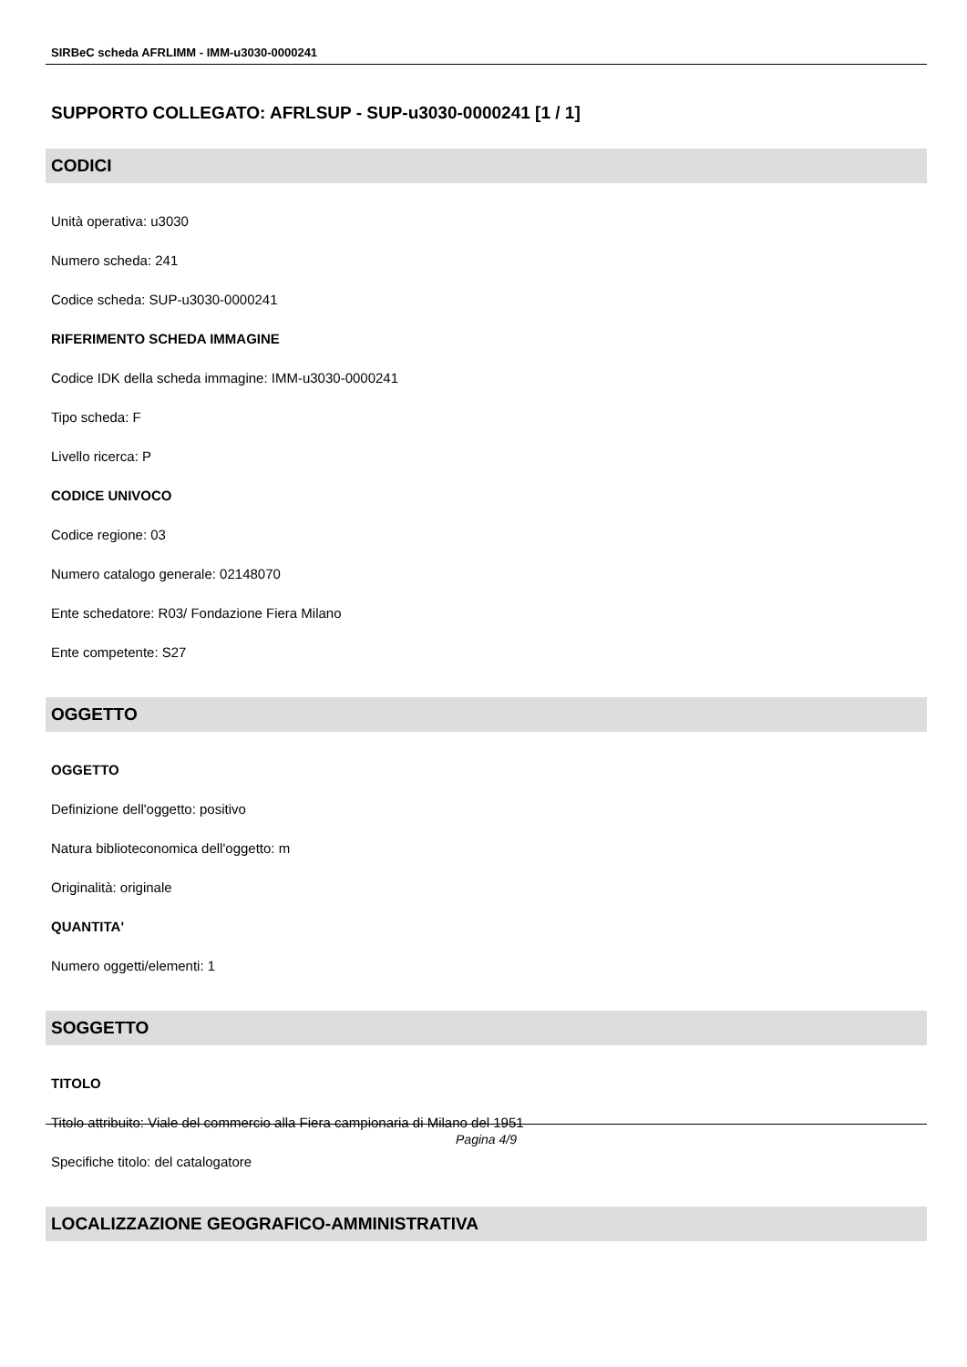SIRBeC scheda AFRLIMM - IMM-u3030-0000241
SUPPORTO COLLEGATO: AFRLSUP - SUP-u3030-0000241 [1 / 1]
CODICI
Unità operativa: u3030
Numero scheda: 241
Codice scheda: SUP-u3030-0000241
RIFERIMENTO SCHEDA IMMAGINE
Codice IDK della scheda immagine: IMM-u3030-0000241
Tipo scheda: F
Livello ricerca: P
CODICE UNIVOCO
Codice regione: 03
Numero catalogo generale: 02148070
Ente schedatore: R03/ Fondazione Fiera Milano
Ente competente: S27
OGGETTO
OGGETTO
Definizione dell'oggetto: positivo
Natura biblioteconomica dell'oggetto: m
Originalità: originale
QUANTITA'
Numero oggetti/elementi: 1
SOGGETTO
TITOLO
Titolo attribuito: Viale del commercio alla Fiera campionaria di Milano del 1951
Specifiche titolo: del catalogatore
LOCALIZZAZIONE GEOGRAFICO-AMMINISTRATIVA
Pagina 4/9